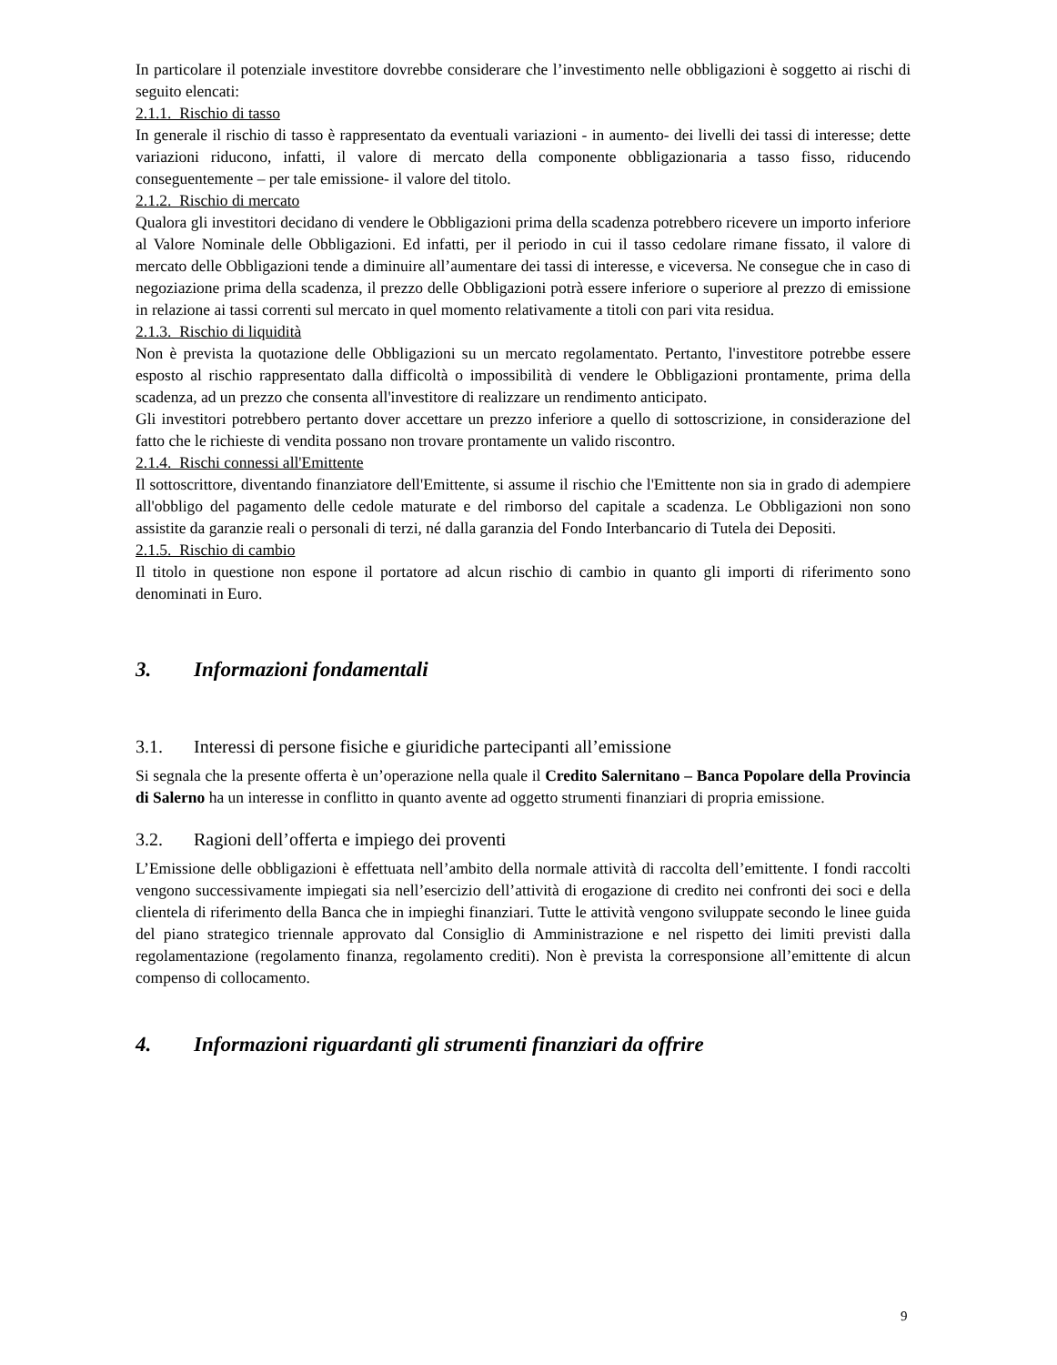In particolare il potenziale investitore dovrebbe considerare che l’investimento nelle obbligazioni è soggetto ai rischi di seguito elencati:
2.1.1. Rischio di tasso
In generale il rischio di tasso è rappresentato da eventuali variazioni - in aumento- dei livelli dei tassi di interesse; dette variazioni riducono, infatti, il valore di mercato della componente obbligazionaria a tasso fisso, riducendo conseguentemente – per tale emissione- il valore del titolo.
2.1.2. Rischio di mercato
Qualora gli investitori decidano di vendere le Obbligazioni prima della scadenza potrebbero ricevere un importo inferiore al Valore Nominale delle Obbligazioni. Ed infatti, per il periodo in cui il tasso cedolare rimane fissato, il valore di mercato delle Obbligazioni tende a diminuire all’aumentare dei tassi di interesse, e viceversa. Ne consegue che in caso di negoziazione prima della scadenza, il prezzo delle Obbligazioni potrà essere inferiore o superiore al prezzo di emissione in relazione ai tassi correnti sul mercato in quel momento relativamente a titoli con pari vita residua.
2.1.3. Rischio di liquidità
Non è prevista la quotazione delle Obbligazioni su un mercato regolamentato. Pertanto, l'investitore potrebbe essere esposto al rischio rappresentato dalla difficoltà o impossibilità di vendere le Obbligazioni prontamente, prima della scadenza, ad un prezzo che consenta all'investitore di realizzare un rendimento anticipato.
Gli investitori potrebbero pertanto dover accettare un prezzo inferiore a quello di sottoscrizione, in considerazione del fatto che le richieste di vendita possano non trovare prontamente un valido riscontro.
2.1.4. Rischi connessi all'Emittente
Il sottoscrittore, diventando finanziatore dell'Emittente, si assume il rischio che l'Emittente non sia in grado di adempiere all'obbligo del pagamento delle cedole maturate e del rimborso del capitale a scadenza. Le Obbligazioni non sono assistite da garanzie reali o personali di terzi, né dalla garanzia del Fondo Interbancario di Tutela dei Depositi.
2.1.5. Rischio di cambio
Il titolo in questione non espone il portatore ad alcun rischio di cambio in quanto gli importi di riferimento sono denominati in Euro.
3. Informazioni fondamentali
3.1. Interessi di persone fisiche e giuridiche partecipanti all’emissione
Si segnala che la presente offerta è un’operazione nella quale il Credito Salernitano – Banca Popolare della Provincia di Salerno ha un interesse in conflitto in quanto avente ad oggetto strumenti finanziari di propria emissione.
3.2. Ragioni dell’offerta e impiego dei proventi
L’Emissione delle obbligazioni è effettuata nell’ambito della normale attività di raccolta dell’emittente. I fondi raccolti vengono successivamente impiegati sia nell’esercizio dell’attività di erogazione di credito nei confronti dei soci e della clientela di riferimento della Banca che in impieghi finanziari. Tutte le attività vengono sviluppate secondo le linee guida del piano strategico triennale approvato dal Consiglio di Amministrazione e nel rispetto dei limiti previsti dalla regolamentazione (regolamento finanza, regolamento crediti). Non è prevista la corresponsione all’emittente di alcun compenso di collocamento.
4. Informazioni riguardanti gli strumenti finanziari da offrire
9